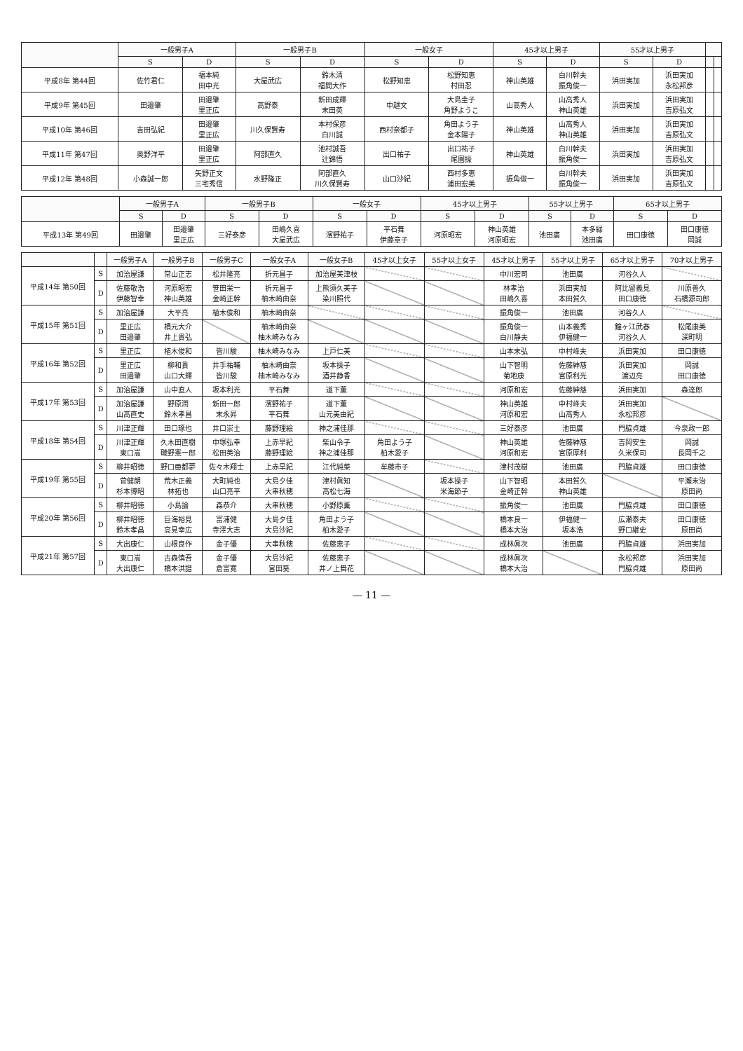| | 一般男子A | | 一般男子B | | 一般女子 | | 45才以上男子 | | 55才以上男子 | | | |
| --- | --- | --- | --- | --- | --- | --- | --- | --- | --- | --- | --- | --- |
| | S | D | S | D | S | D | S | D | S | D | | |
| 平成8年 第44回 | 佐竹君仁 | 福本純 田中光 | 大屋武広 | 鈴木清 福間大作 | 松野知恵 | 松野知恵 村田忍 | 神山英雄 | 白川幹夫 振角俊一 | 浜田実加 | 浜田実加 永松邦彦 | | |
| 平成9年 第45回 | 田邉肇 | 田邉肇 里正広 | 高野泰 | 新田成輝 末田英 | 中越文 | 大島圭子 角野ようこ | 山高秀人 | 山高秀人 神山英雄 | 浜田実加 | 浜田実加 吉原弘文 | | |
| 平成10年 第46回 | 吉田弘紀 | 田邉肇 里正広 | 川久保賢寿 | 本村保彦 白川誠 | 西村奈都子 | 角田よう子 金本陽子 | 神山英雄 | 山高秀人 神山英雄 | 浜田実加 | 浜田実加 吉原弘文 | | |
| 平成11年 第47回 | 奥野洋平 | 田邉肇 里正広 | 阿部直久 | 池村誠吾 辻錦悟 | 出口祐子 | 出口祐子 尾園操 | 神山英雄 | 白川幹夫 振角俊一 | 浜田実加 | 浜田実加 吉原弘文 | | |
| 平成12年 第48回 | 小森誠一郎 | 矢野正文 三宅秀信 | 水野隆正 | 阿部直久 川久保賢寿 | 山口沙紀 | 西村多恵 浦田宏美 | 振角俊一 | 白川幹夫 振角俊一 | 浜田実加 | 浜田実加 吉原弘文 | | |
| | 一般男子A | | 一般男子B | | 一般女子 | | 45才以上男子 | | 55才以上男子 | | 65才以上男子 | |
| --- | --- | --- | --- | --- | --- | --- | --- | --- | --- | --- | --- | --- |
| | S | D | S | D | S | D | S | D | S | D | S | D |
| 平成13年 第49回 | 田邉肇 | 田邉肇 里正広 | 三好泰彦 | 田嶋久喜 大屋武広 | 濱野祐子 | 平石舞 伊藤章子 | 河原昭宏 | 神山英雄 河原昭宏 | 池田廣 | 本多緑 池田廣 | 田口康徳 | 田口康徳 岡誠 |
| | | 一般男子A | 一般男子B | 一般男子C | 一般女子A | 一般女子B | 45才以上女子 | 55才以上女子 | 45才以上男子 | 55才以上男子 | 65才以上男子 | 70才以上男子 |
| --- | --- | --- | --- | --- | --- | --- | --- | --- | --- | --- | --- | --- |
| 平成14年 第50回 | S | 加治屋謙 | 常山正志 | 松井隆亮 | 折元昌子 | 加治屋美津枝 | | | 中川宏司 | 池田廣 | 河谷久人 | |
| | D | 佐藤敬浩 伊藤智幸 | 河原昭宏 神山英雄 | 笹田栄一 金崎正幹 | 折元昌子 柚木崎由奈 | 上熊須久美子 染川照代 | | | 林孝治 田嶋久喜 | 浜田実加 本田賀久 | 阿比留義見 田口康徳 | 川原善久 石橋源司郎 |
| 平成15年 第51回 | S | 加治屋謙 | 大平亮 | 植木俊和 | 柚木崎由奈 | | | | 振角俊一 | 池田廣 | 河谷久人 | |
| | D | 里正広 田邉肇 | 橋元大介 井上貴弘 | | 柚木崎由奈 柚木崎みなみ | | | | 振角俊一 白川静夫 | 山本義秀 伊福健一 | 鐘ヶ江武春 河谷久人 | 松尾康美 深町明 |
| 平成16年 第52回 | S | 里正広 | 植木俊和 | 皆川駿 | 柚木崎みなみ | 上戸仁美 | | | 山本末弘 | 中村峰夫 | 浜田実加 | 田口康徳 |
| | D | 里正広 田邉肇 | 柳和貴 山口大輝 | 井手祐輔 皆川駿 | 柚木崎由奈 柚木崎みなみ | 坂本操子 酒井静香 | | | 山下智明 菊地康 | 佐藤紳慈 宮原利光 | 浜田実加 渡辺亮 | 岡誠 田口康徳 |
| 平成17年 第53回 | S | 加治屋謙 | 山中直人 | 坂本利光 | 平石舞 | 道下薫 | | | 河原和宏 | 佐藤紳慈 | 浜田実加 | 森達郎 |
| | D | 加治屋謙 山高直史 | 野原潤 鈴木孝昌 | 新田一郎 末永昇 | 濱野祐子 平石舞 | 道下薫 山元美由紀 | | | 神山英雄 河原和宏 | 中村峰夫 山高秀人 | 浜田実加 永松邦彦 | |
| 平成18年 第54回 | S | 川津正輝 | 田口琢也 | 井口崇士 | 藤野理絵 | 神之浦佳那 | | | 三好泰彦 | 池田廣 | 門脇貞雄 | 今泉政一郎 |
| | D | 川津正輝 東口嵩 | 久木田直樹 磯野憲一郎 | 中塚弘幸 松田英治 | 上赤早紀 藤野理絵 | 柴山令子 神之浦佳那 | 角田よう子 柏木愛子 | | 神山英雄 河原和宏 | 佐藤紳慈 宮原厚利 | 吉岡安生 久米保司 | 岡誠 長岡千之 |
| 平成19年 第55回 | S | 柳井昭徳 | 野口亜都夢 | 佐々木翔士 | 上赤早紀 | 江代純菜 | 牟藤市子 | | 津村茂樹 | 池田廣 | 門脇貞雄 | 田口康徳 |
| | D | 菅健朗 杉本博昭 | 荒木正義 林拓也 | 大町純也 山口亮平 | 大島夕佳 大串秋穂 | 津村眞知 高松七海 | | 坂本操子 米海節子 | 山下智昭 金崎正幹 | 本田賀久 神山英雄 | | 平瀬末治 原田尚 |
| 平成20年 第56回 | S | 柳井昭徳 | 小島論 | 森恭介 | 大串秋穂 | 小野原薫 | | | 振角俊一 | 池田廣 | 門脇貞雄 | 田口康徳 |
| | D | 柳井昭徳 鈴木孝昌 | 巨海裕見 高見幸広 | 富浦健 寺澤大志 | 大島夕佳 大島沙紀 | 角田よう子 柏木愛子 | | | 橋本良一 橋本大治 | 伊福健一 坂本浩 | 広瀬泰夫 野口継史 | 田口康徳 原田尚 |
| 平成21年 第57回 | S | 大出康仁 | 山根良作 | 金子優 | 大串秋穂 | 佐藤恵子 | | | 成林眞次 | 池田廣 | 門脇貞雄 | 浜田実加 |
| | D | 東口嵩 大出康仁 | 古森慎吾 橋本洪譜 | 金子優 倉富寛 | 大島沙紀 宮田葵 | 佐藤恵子 井ノ上舞花 | | | 成林眞次 橋本大治 | | 永松邦彦 門脇貞雄 | 浜田実加 原田尚 |
— 11 —